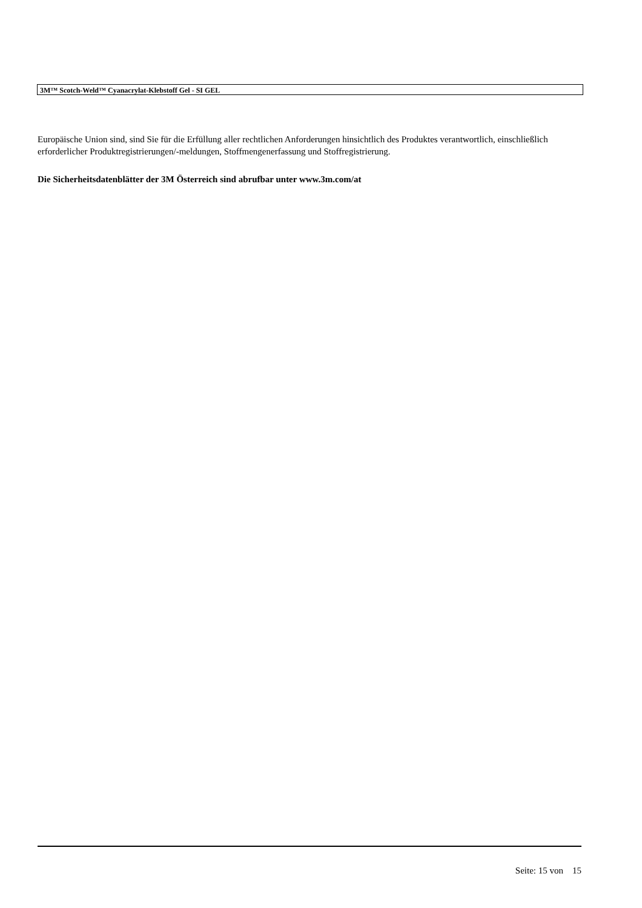3M™ Scotch-Weld™ Cyanacrylat-Klebstoff Gel - SI GEL
Europäische Union sind, sind Sie für die Erfüllung aller rechtlichen Anforderungen hinsichtlich des Produktes verantwortlich, einschließlich erforderlicher Produktregistrierungen/-meldungen, Stoffmengenerfassung und Stoffregistrierung.
Die Sicherheitsdatenblätter der 3M Österreich sind abrufbar unter www.3m.com/at
Seite: 15 von 15